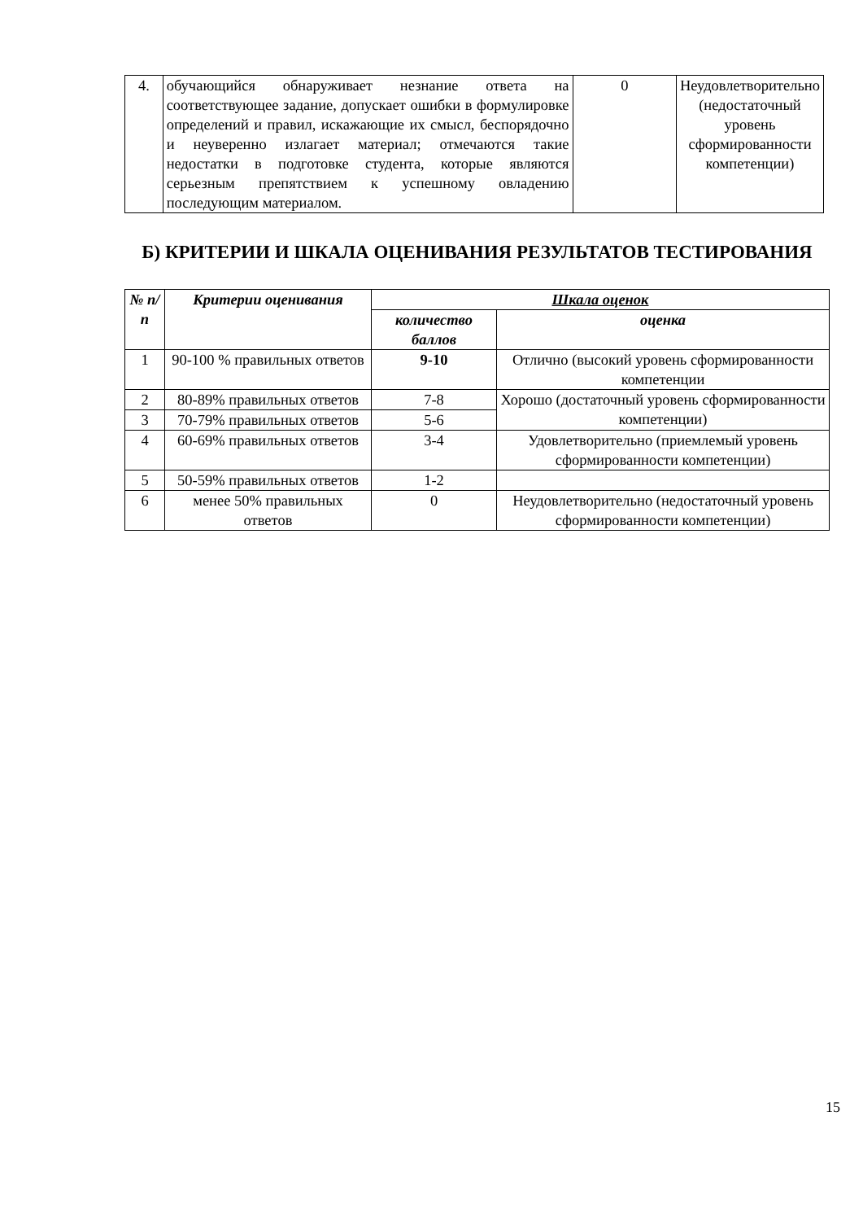| 4. | обучающийся обнаруживает незнание ответа на соответствующее задание, допускает ошибки в формулировке определений и правил, искажающие их смысл, беспорядочно и неуверенно излагает материал; отмечаются такие недостатки в подготовке студента, которые являются серьезным препятствием к успешному овладению последующим материалом. | 0 | Неудовлетворительно (недостаточный уровень сформированности компетенции) |
Б) КРИТЕРИИ И ШКАЛА ОЦЕНИВАНИЯ РЕЗУЛЬТАТОВ ТЕСТИРОВАНИЯ
| № п/п | Критерии оценивания | Шкала оценок | |
| --- | --- | --- | --- |
| | | количество баллов | оценка |
| 1 | 90-100 % правильных ответов | 9-10 | Отлично (высокий уровень сформированности компетенции |
| 2 | 80-89% правильных ответов | 7-8 | Хорошо (достаточный уровень сформированности компетенции) |
| 3 | 70-79% правильных ответов | 5-6 | |
| 4 | 60-69% правильных ответов | 3-4 | Удовлетворительно (приемлемый уровень сформированности компетенции) |
| 5 | 50-59% правильных ответов | 1-2 | |
| 6 | менее 50% правильных ответов | 0 | Неудовлетворительно (недостаточный уровень сформированности компетенции) |
15